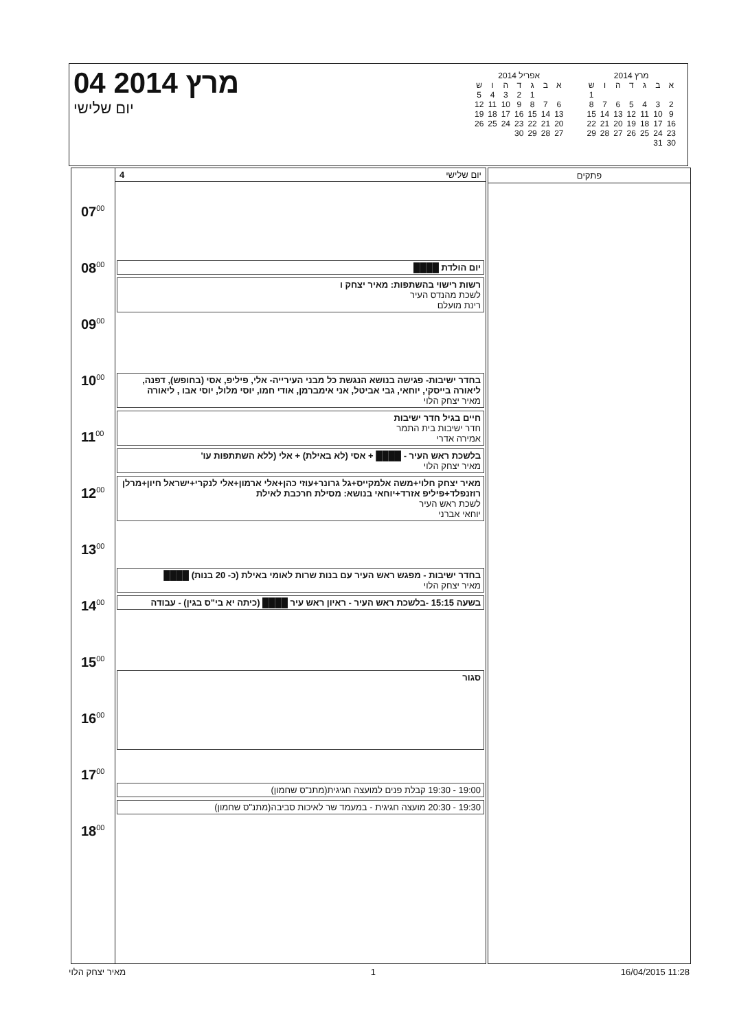מרץ 2014
| א | ב | ג | ד | ה | ו | ש |
| --- | --- | --- | --- | --- | --- | --- |
| | | | | | | 1 |
| 2 | 3 | 4 | 5 | 6 | 7 | 8 |
| 9 | 10 | 11 | 12 | 13 | 14 | 15 |
| 16 | 17 | 18 | 19 | 20 | 21 | 22 |
| 23 | 24 | 25 | 26 | 27 | 28 | 29 |
| 30 | 31 | | | | | |
אפריל 2014
| א | ב | ג | ד | ה | ו | ש |
| --- | --- | --- | --- | --- | --- | --- |
| | | 1 | 2 | 3 | 4 | 5 |
| 6 | 7 | 8 | 9 | 10 | 11 | 12 |
| 13 | 14 | 15 | 16 | 17 | 18 | 19 |
| 20 | 21 | 22 | 23 | 24 | 25 | 26 |
| 27 | 28 | 29 | 30 | | | |
04 מרץ 2014
יום שלישי
07<sup>00</sup>
08<sup>00</sup>
09<sup>00</sup>
10<sup>00</sup>
11<sup>00</sup>
12<sup>00</sup>
13<sup>00</sup>
14<sup>00</sup>
15<sup>00</sup>
16<sup>00</sup>
17<sup>00</sup>
18<sup>00</sup>
יום שלישי 4
יום הולדת ████
רשות רישוי בהשתפות: מאיר יצחק ו
לשכת מהנדס העיר
רינת מועלם
בחדר ישיבות- פגישה בנושא הנגשת כל מבני העירייה- אלי, פיליפ, אסי (בחופש), דפנה, ליאורה בייסקי, יוחאי, גבי אביטל, אני אימברמן, אודי חמו, יוסי מלול, יוסי אבו , ליאורה
מאיר יצחק הלוי
חיים בגיל חדר ישיבות
חדר ישיבות בית התמר
אמירה אדרי
בלשכת ראש העיר - ████ + אסי (לא באילת) + אלי (ללא השתתפות עו'
מאיר יצחק הלוי
מאיר יצחק חלוי+משה אלמקייס+גל גרונר+עוזי כהן+אלי ארמון+אלי לנקרי+ישראל חיון+מרלן רוזנפלד+פיליפ אזרד+יוחאי בנושא: מסילת חרכבת לאילת
לשכת ראש העיר
יוחאי אברני
בחדר ישיבות - מפגש ראש העיר עם בנות שרות לאומי באילת (כ- 20 בנות) ████
מאיר יצחק הלוי
בשעה 15:15 -בלשכת ראש העיר - ראיון ראש עיר ████ (כיתה יא בי"ס בגין) - עבודה
סגור
19:00 - 19:30 קבלת פנים למועצה חגיגית(מתנ"ס שחמון)
19:30 - 20:30 מועצה חגיגית - במעמד שר לאיכות סביבה(מתנ"ס שחמון)
פתקים
מאיר יצחק הלוי 1 16/04/2015 11:28